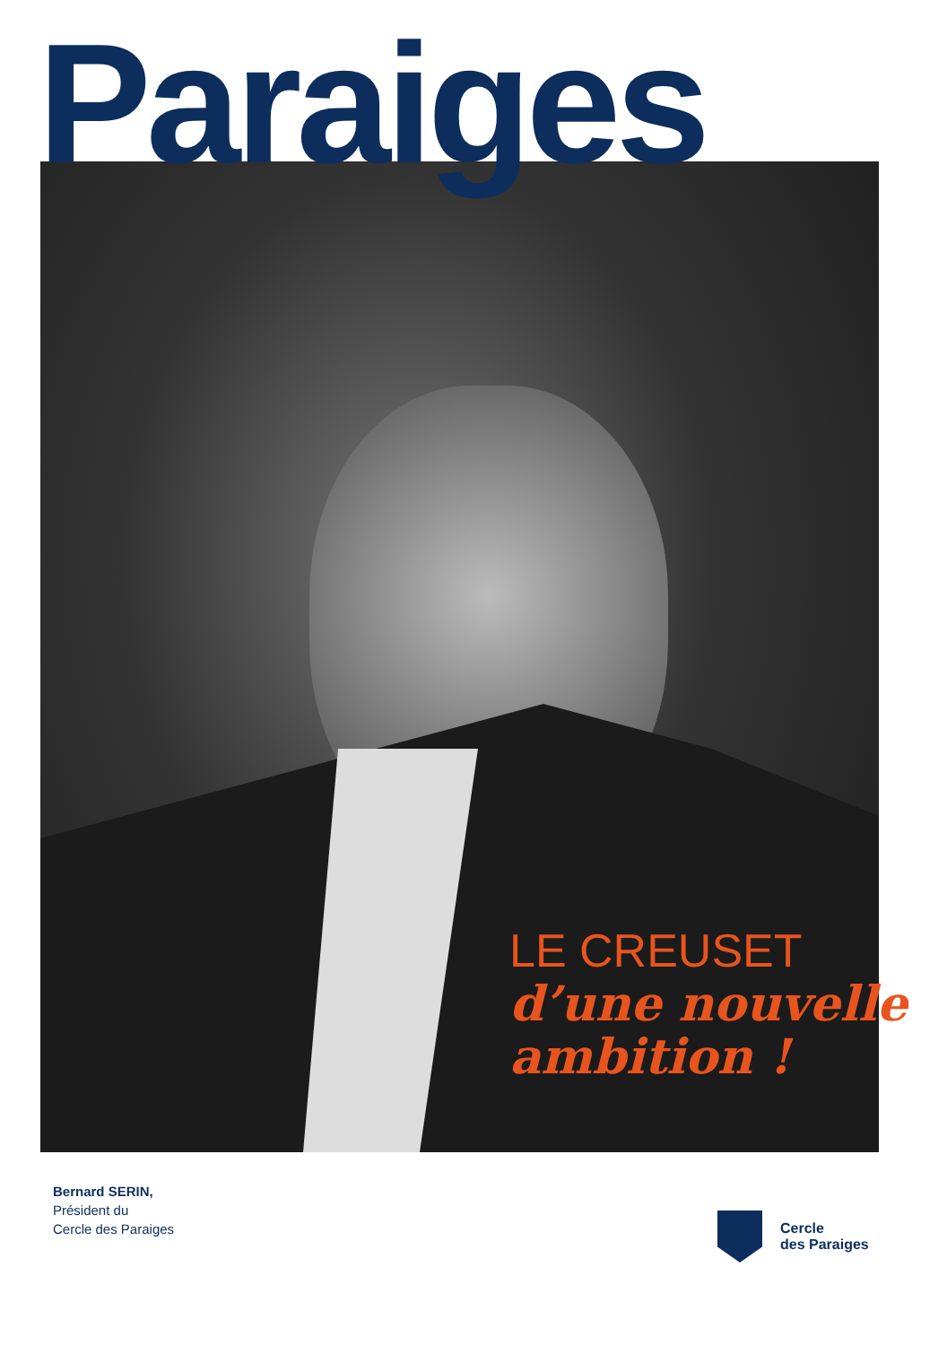Paraiges
LE CREUSET
d’une nouvelle
ambition !
Bernard SERIN,
Président du
Cercle des Paraiges
Cercle
des Paraiges